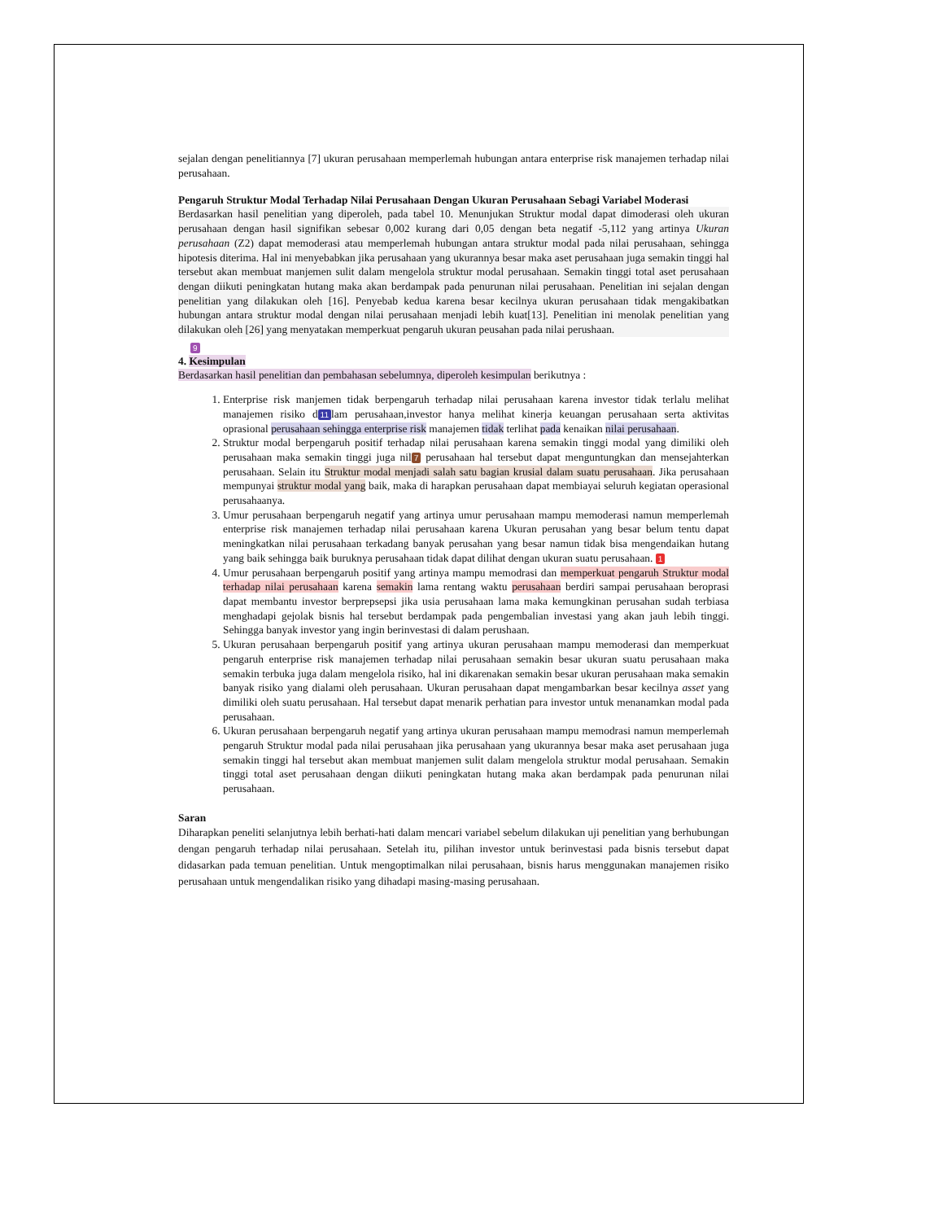sejalan dengan penelitiannya [7] ukuran perusahaan memperlemah hubungan antara enterprise risk manajemen terhadap nilai perusahaan.
Pengaruh Struktur Modal Terhadap Nilai Perusahaan Dengan Ukuran Perusahaan Sebagi Variabel Moderasi
Berdasarkan hasil penelitian yang diperoleh, pada tabel 10. Menunjukan Struktur modal dapat dimoderasi oleh ukuran perusahaan dengan hasil signifikan sebesar 0,002 kurang dari 0,05 dengan beta negatif -5,112 yang artinya Ukuran perusahaan (Z2) dapat memoderasi atau memperlemah hubungan antara struktur modal pada nilai perusahaan, sehingga hipotesis diterima. Hal ini menyebabkan jika perusahaan yang ukurannya besar maka aset perusahaan juga semakin tinggi hal tersebut akan membuat manjemen sulit dalam mengelola struktur modal perusahaan. Semakin tinggi total aset perusahaan dengan diikuti peningkatan hutang maka akan berdampak pada penurunan nilai perusahaan. Penelitian ini sejalan dengan penelitian yang dilakukan oleh [16]. Penyebab kedua karena besar kecilnya ukuran perusahaan tidak mengakibatkan hubungan antara struktur modal dengan nilai perusahaan menjadi lebih kuat[13]. Penelitian ini menolak penelitian yang dilakukan oleh [26] yang menyatakan memperkuat pengaruh ukuran peusahan pada nilai perushaan.
9
4. Kesimpulan
Berdasarkan hasil penelitian dan pembahasan sebelumnya, diperoleh kesimpulan berikutnya :
1. Enterprise risk manjemen tidak berpengaruh terhadap nilai perusahaan karena investor tidak terlalu melihat manajemen risiko d 11 lam perusahaan,investor hanya melihat kinerja keuangan perusahaan serta aktivitas oprasional perusahaan sehingga enterprise risk manajemen tidak terlihat pada kenaikan nilai perusahaan.
2. Struktur modal berpengaruh positif terhadap nilai perusahaan karena semakin tinggi modal yang dimiliki oleh perusahaan maka semakin tinggi juga nil 7 perusahaan hal tersebut dapat menguntungkan dan mensejahterkan perusahaan. Selain itu Struktur modal menjadi salah satu bagian krusial dalam suatu perusahaan. Jika perusahaan mempunyai struktur modal yang baik, maka di harapkan perusahaan dapat membiayai seluruh kegiatan operasional perusahaanya.
3. Umur perusahaan berpengaruh negatif yang artinya umur perusahaan mampu memoderasi namun memperlemah enterprise risk manajemen terhadap nilai perusahaan karena Ukuran perusahan yang besar belum tentu dapat meningkatkan nilai perusahaan terkadang banyak perusahan yang besar namun tidak bisa mengendaikan hutang yang baik sehingga baik buruknya perusahaan tidak dapat dilihat dengan ukuran suatu perusahaan. 1
4. Umur perusahaan berpengaruh positif yang artinya mampu memodrasi dan memperkuat pengaruh Struktur modal terhadap nilai perusahaan karena semakin lama rentang waktu perusahaan berdiri sampai perusahaan beroprasi dapat membantu investor berprepsepsi jika usia perusahaan lama maka kemungkinan perusahan sudah terbiasa menghadapi gejolak bisnis hal tersebut berdampak pada pengembalian investasi yang akan jauh lebih tinggi. Sehingga banyak investor yang ingin berinvestasi di dalam perushaan.
5. Ukuran perusahaan berpengaruh positif yang artinya ukuran perusahaan mampu memoderasi dan memperkuat pengaruh enterprise risk manajemen terhadap nilai perusahaan semakin besar ukuran suatu perusahaan maka semakin terbuka juga dalam mengelola risiko, hal ini dikarenakan semakin besar ukuran perusahaan maka semakin banyak risiko yang dialami oleh perusahaan. Ukuran perusahaan dapat mengambarkan besar kecilnya asset yang dimiliki oleh suatu perusahaan. Hal tersebut dapat menarik perhatian para investor untuk menanamkan modal pada perusahaan.
6. Ukuran perusahaan berpengaruh negatif yang artinya ukuran perusahaan mampu memodrasi namun memperlemah pengaruh Struktur modal pada nilai perusahaan jika perusahaan yang ukurannya besar maka aset perusahaan juga semakin tinggi hal tersebut akan membuat manjemen sulit dalam mengelola struktur modal perusahaan. Semakin tinggi total aset perusahaan dengan diikuti peningkatan hutang maka akan berdampak pada penurunan nilai perusahaan.
Saran
Diharapkan peneliti selanjutnya lebih berhati-hati dalam mencari variabel sebelum dilakukan uji penelitian yang berhubungan dengan pengaruh terhadap nilai perusahaan. Setelah itu, pilihan investor untuk berinvestasi pada bisnis tersebut dapat didasarkan pada temuan penelitian. Untuk mengoptimalkan nilai perusahaan, bisnis harus menggunakan manajemen risiko perusahaan untuk mengendalikan risiko yang dihadapi masing-masing perusahaan.